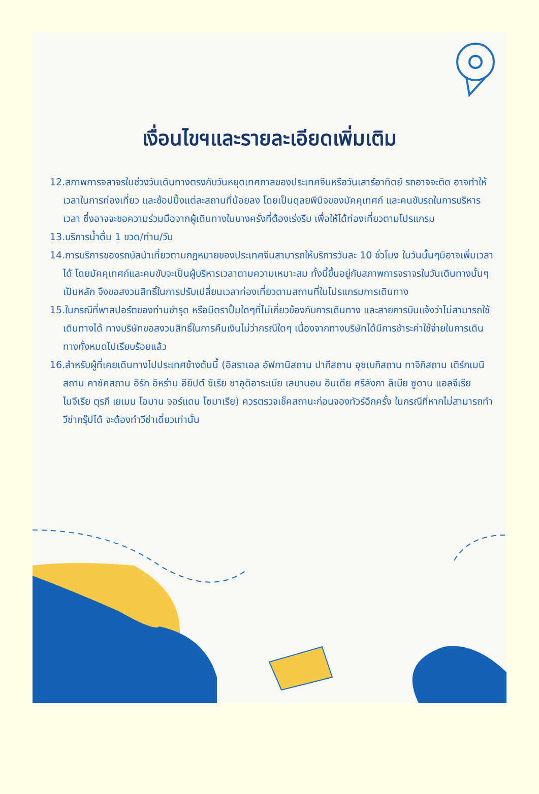เงื่อนไขฯและรายละเอียดเพิ่มเติม
12.สภาพการจลาจรในช่วงวันเดินทางตรงกับวันหยุดเทศกาลของประเทศจีนหรือวันเสาร์อาทิตย์ รถอาจจะติด อาจทำให้เวลาในการท่องเที่ยว และช้อปปิ้งแต่ละสถานที่น้อยลง โดยเป็นดุลยพินิจของมัคคุเทศก์ และคนขับรถในการบริหารเวลา ซึ่งอาจจะขอความร่วมมือจากผู้เดินทางในบางครั้งที่ต้องเร่งรีบ เพื่อให้ได้ท่องเที่ยวตามโปรแกรม
13.บริการน้ำดื่ม 1 ขวด/ท่าน/วัน
14.การบริการของรถบัสนำเที่ยวตามกฎหมายของประเทศจีนสามารถให้บริการวันละ 10 ชั่วโมง ในวันนั้นๆมิอาจเพิ่มเวลาได้ โดยมัคคุเทศก์และคนขับจะเป็นผู้บริหารเวลาตามความเหมาะสม ทั้งนี้ขึ้นอยู่กับสภาพการจราจรในวันเดินทางนั้นๆเป็นหลัก จึงขอสงวนสิทธิ์ในการปรับเปลี่ยนเวลาท่องเที่ยวตามสถานที่ในโปรแกรมการเดินทาง
15.ในกรณีที่พาสปอร์ตของท่านชำรุด หรือมีตราปั้มใดๆที่ไม่เกี่ยวข้องกับการเดินทาง และสายการบินแจ้งว่าไม่สามารถใช้เดินทางได้ ทางบริษัทขอสงวนสิทธิ์ในการคืนเงินไม่ว่ากรณีใดๆ เนื่องจากทางบริษัทได้มีการชำระค่าใช้จ่ายในการเดินทางทั้งหมดไปเรียบร้อยแล้ว
16.สำหรับผู้ที่เคยเดินทางไปประเทศข้างต้นนี้ (อิสราเอล อัฟกานิสถาน ปากีสถาน อุซเบกิสถาน ทาจิกิสถาน เติร์กเมนิสถาน คาซัคสถาน อิรัก อิหร่าน อียิปต์ ซีเรีย ซาอุดิอาระเบีย เลบานอน อินเดีย ศรีลังกา ลิเบีย ซูดาน แอลจีเรีย ไนจีเรีย ตุรกี เยเมน โอมาน จอร์แดน โซมาเรีย) ควรตรวจเช็คสถานะก่อนจองทัวร์อีกครั้ง ในกรณีที่หากไม่สามารถทำวีซ่ากรุ๊ปได้ จะต้องทำวีซ่าเดี่ยวเท่านั้น